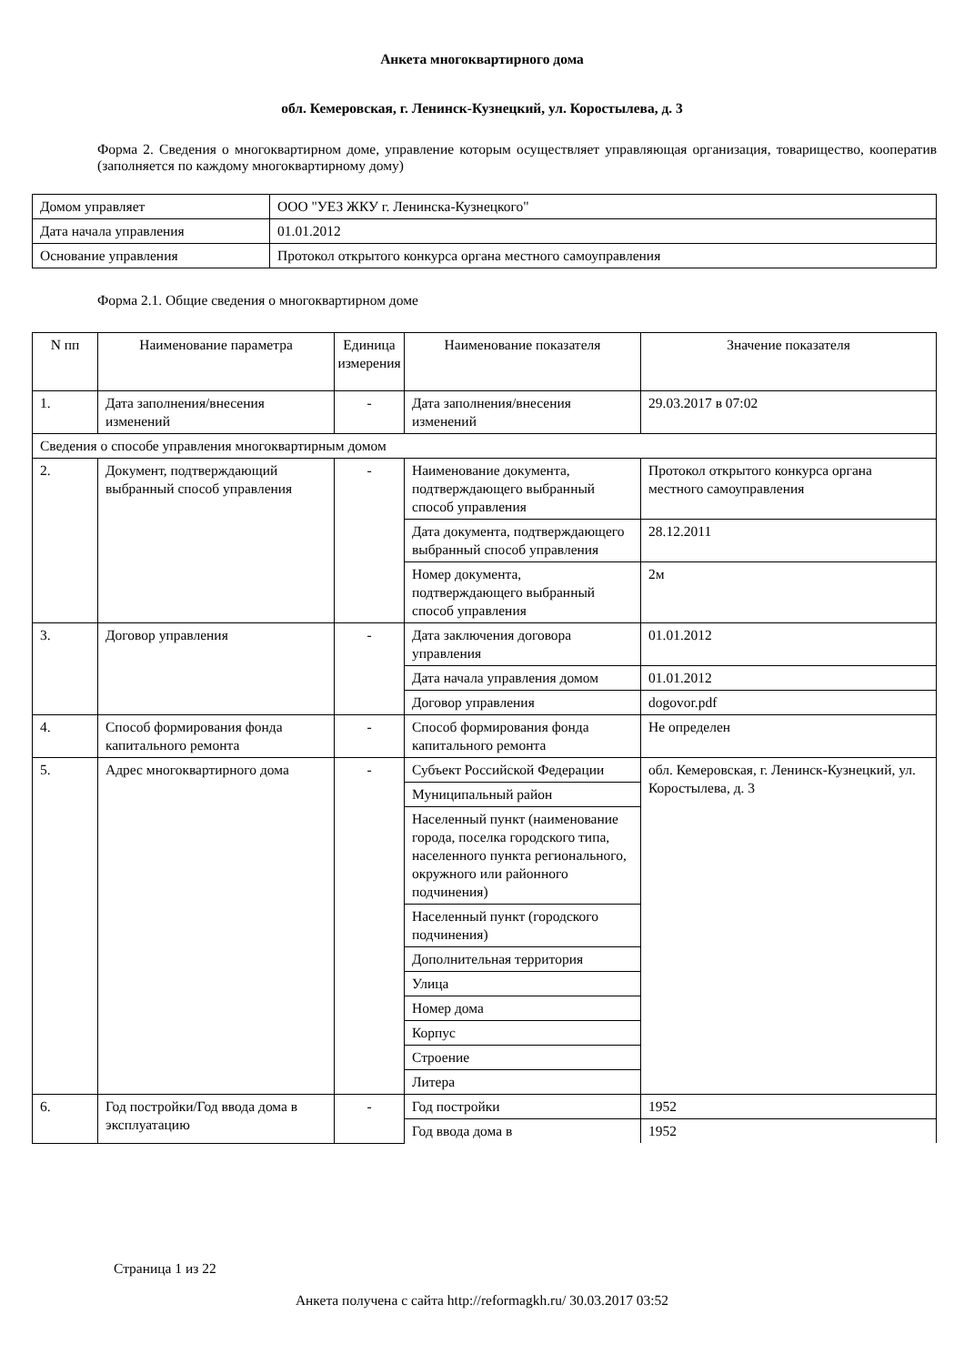Анкета многоквартирного дома
обл. Кемеровская, г. Ленинск-Кузнецкий, ул. Коростылева, д. 3
Форма 2. Сведения о многоквартирном доме, управление которым осуществляет управляющая организация, товарищество, кооператив (заполняется по каждому многоквартирному дому)
| Домом управляет | ООО "УЕЗ ЖКУ г. Ленинска-Кузнецкого" |
| Дата начала управления | 01.01.2012 |
| Основание управления | Протокол открытого конкурса органа местного самоуправления |
Форма 2.1. Общие сведения о многоквартирном доме
| N пп | Наименование параметра | Единица измерения | Наименование показателя | Значение показателя |
| 1. | Дата заполнения/внесения изменений | - | Дата заполнения/внесения изменений | 29.03.2017 в 07:02 |
| Сведения о способе управления многоквартирным домом | | | | |
| 2. | Документ, подтверждающий выбранный способ управления | - | Наименование документа, подтверждающего выбранный способ управления | Протокол открытого конкурса органа местного самоуправления |
| | | | Дата документа, подтверждающего выбранный способ управления | 28.12.2011 |
| | | | Номер документа, подтверждающего выбранный способ управления | 2м |
| 3. | Договор управления | - | Дата заключения договора управления | 01.01.2012 |
| | | | Дата начала управления домом | 01.01.2012 |
| | | | Договор управления | dogovor.pdf |
| 4. | Способ формирования фонда капитального ремонта | - | Способ формирования фонда капитального ремонта | Не определен |
| 5. | Адрес многоквартирного дома | - | Субъект Российской Федерации | обл. Кемеровская, г. Ленинск-Кузнецкий, ул. Коростылева, д. 3 |
| | | | Муниципальный район | |
| | | | Населенный пункт (наименование города, поселка городского типа, населенного пункта регионального, окружного или районного подчинения) | |
| | | | Населенный пункт (городского подчинения) | |
| | | | Дополнительная территория | |
| | | | Улица | |
| | | | Номер дома | |
| | | | Корпус | |
| | | | Строение | |
| | | | Литера | |
| 6. | Год постройки/Год ввода дома в эксплуатацию | - | Год постройки | 1952 |
| | | | Год ввода дома в | 1952 |
Страница 1 из 22
Анкета получена с сайта http://reformagkh.ru/ 30.03.2017 03:52